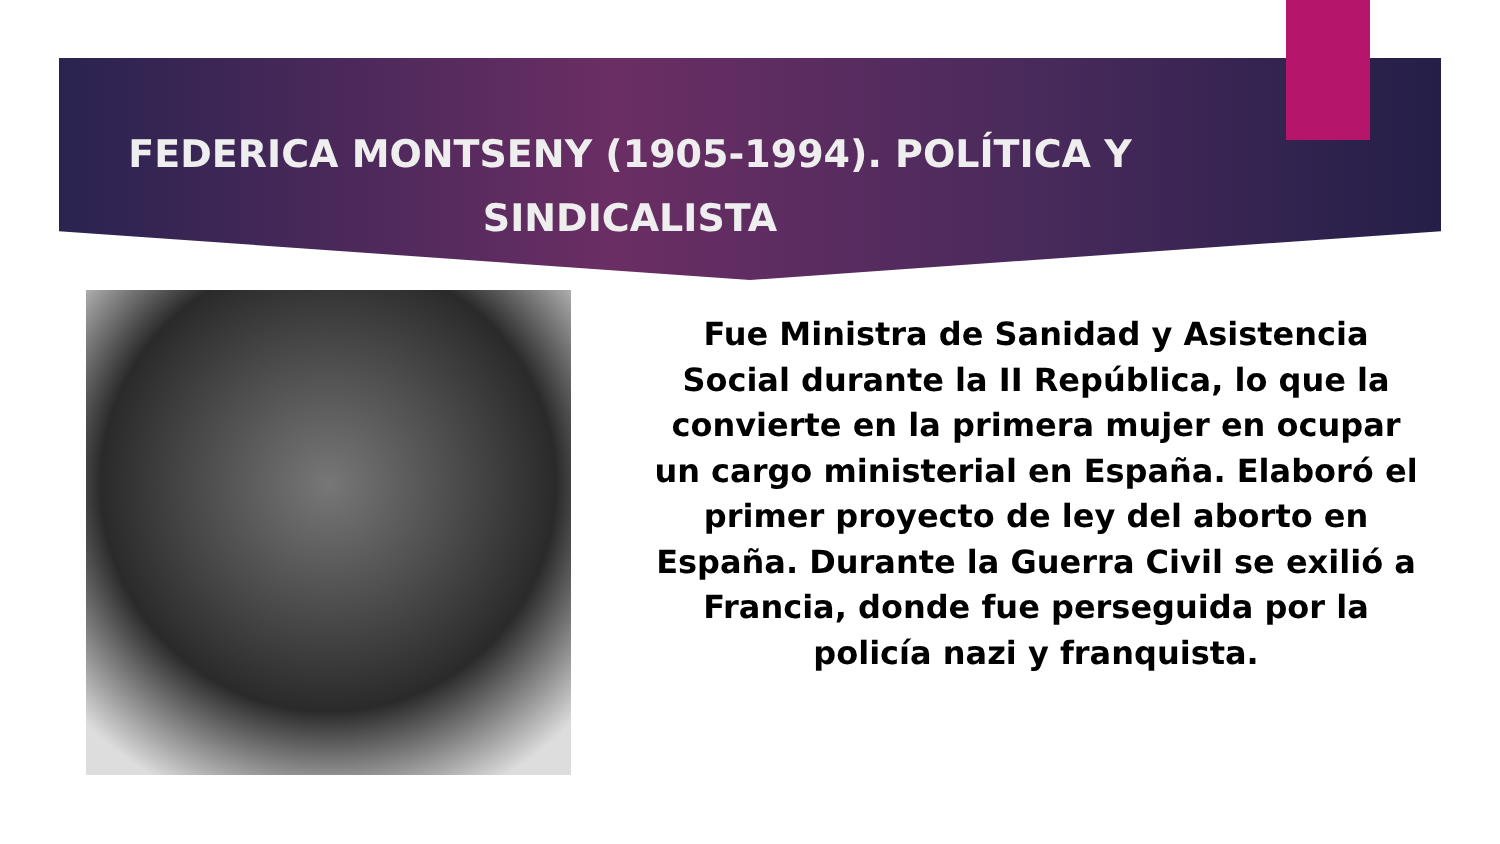FEDERICA MONTSENY (1905-1994). POLÍTICA Y SINDICALISTA
Fue Ministra de Sanidad y Asistencia Social durante la II República, lo que la convierte en la primera mujer en ocupar un cargo ministerial en España. Elaboró el primer proyecto de ley del aborto en España. Durante la Guerra Civil se exilió a Francia, donde fue perseguida por la policía nazi y franquista.